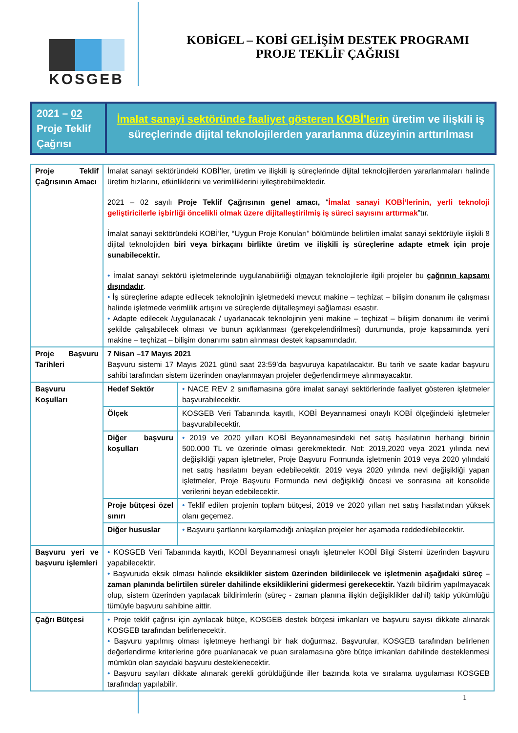KOSGEB
KOBİGEL – KOBİ GELİŞİM DESTEK PROGRAMI
PROJE TEKLİF ÇAĞRISI
2021 – 02
Proje Teklif Çağrısı
İmalat sanayi sektöründe faaliyet gösteren KOBİ’lerin üretim ve ilişkili iş süreçlerinde dijital teknolojilerden yararlanma düzeyinin arttırılması
| Proje Teklif Çağrısının Amacı | İmalat sanayi sektöründeki KOBİ’ler, üretim ve ilişkili iş süreçlerinde dijital teknolojilerden yararlanmaları halinde üretim hızlarını, etkinliklerini ve verimliliklerini iyileştirebilmektedir. 2021 – 02 sayılı Proje Teklif Çağrısının genel amacı, “ İmalat sanayi KOBİ’lerinin, yerli teknoloji geliştiricilerle işbirliği öncelikli olmak üzere dijitalleştirilmiş iş süreci sayısını arttırmak ”tır. İmalat sanayi sektöründeki KOBİ’ler, “Uygun Proje Konuları” bölümünde belirtilen imalat sanayi sektörüyle ilişkili 8 dijital teknolojiden biri veya birkaçını birlikte üretim ve ilişkili iş süreçlerine adapte etmek için proje sunabilecektir. • İmalat sanayi sektörü işletmelerinde uygulanabilirliği ol may an teknolojilerle ilgili projeler bu çağrının kapsamı dışındadır . • İş süreçlerine adapte edilecek teknolojinin işletmedeki mevcut makine – teçhizat – bilişim donanım ile çalışması halinde işletmede verimlilik artışını ve süreçlerde dijitalleşmeyi sağlaması esastır. • Adapte edilecek /uygulanacak / uyarlanacak teknolojinin yeni makine – teçhizat – bilişim donanımı ile verimli şekilde çalışabilecek olması ve bunun açıklanması (gerekçelendirilmesi) durumunda, proje kapsamında yeni makine – teçhizat – bilişim donanımı satın alınması destek kapsamındadır. | |
| Proje Başvuru Tarihleri | 7 Nisan –17 Mayıs 2021 Başvuru sistemi 17 Mayıs 2021 günü saat 23:59’da başvuruya kapatılacaktır. Bu tarih ve saate kadar başvuru sahibi tarafından sistem üzerinden onaylanmayan projeler değerlendirmeye alınmayacaktır. | |
| Başvuru Koşulları | Hedef Sektör | • NACE REV 2 sınıflamasına göre imalat sanayi sektörlerinde faaliyet gösteren işletmeler başvurabilecektir. |
| | Ölçek | KOSGEB Veri Tabanında kayıtlı, KOBİ Beyannamesi onaylı KOBİ ölçeğindeki işletmeler başvurabilecektir. |
| | Diğer başvuru koşulları | • 2019 ve 2020 yılları KOBİ Beyannamesindeki net satış hasılatının herhangi birinin 500.000 TL ve üzerinde olması gerekmektedir. Not: 2019,2020 veya 2021 yılında nevi değişikliği yapan işletmeler, Proje Başvuru Formunda işletmenin 2019 veya 2020 yılındaki net satış hasılatını beyan edebilecektir. 2019 veya 2020 yılında nevi değişikliği yapan işletmeler, Proje Başvuru Formunda nevi değişikliği öncesi ve sonrasına ait konsolide verilerini beyan edebilecektir. |
| | Proje bütçesi özel sınırı | • Teklif edilen projenin toplam bütçesi, 2019 ve 2020 yılları net satış hasılatından yüksek olanı geçemez. |
| | Diğer hususlar | • Başvuru şartlarını karşılamadığı anlaşılan projeler her aşamada reddedilebilecektir. |
| Başvuru yeri ve başvuru işlemleri | • KOSGEB Veri Tabanında kayıtlı, KOBİ Beyannamesi onaylı işletmeler KOBİ Bilgi Sistemi üzerinden başvuru yapabilecektir. • Başvuruda eksik olması halinde eksiklikler sistem üzerinden bildirilecek ve işletmenin aşağıdaki süreç – zaman planında belirtilen süreler dahilinde eksikliklerini gidermesi gerekecektir. Yazılı bildirim yapılmayacak olup, sistem üzerinden yapılacak bildirimlerin (süreç - zaman planına ilişkin değişiklikler dahil) takip yükümlüğü tümüyle başvuru sahibine aittir. | |
| Çağrı Bütçesi | • Proje teklif çağrısı için ayrılacak bütçe, KOSGEB destek bütçesi imkanları ve başvuru sayısı dikkate alınarak KOSGEB tarafından belirlenecektir. • Başvuru yapılmış olması işletmeye herhangi bir hak doğurmaz. Başvurular, KOSGEB tarafından belirlenen değerlendirme kriterlerine göre puanlanacak ve puan sıralamasına göre bütçe imkanları dahilinde desteklenmesi mümkün olan sayıdaki başvuru desteklenecektir. • Başvuru sayıları dikkate alınarak gerekli görüldüğünde iller bazında kota ve sıralama uygulaması KOSGEB tarafından yapılabilir. | |
1